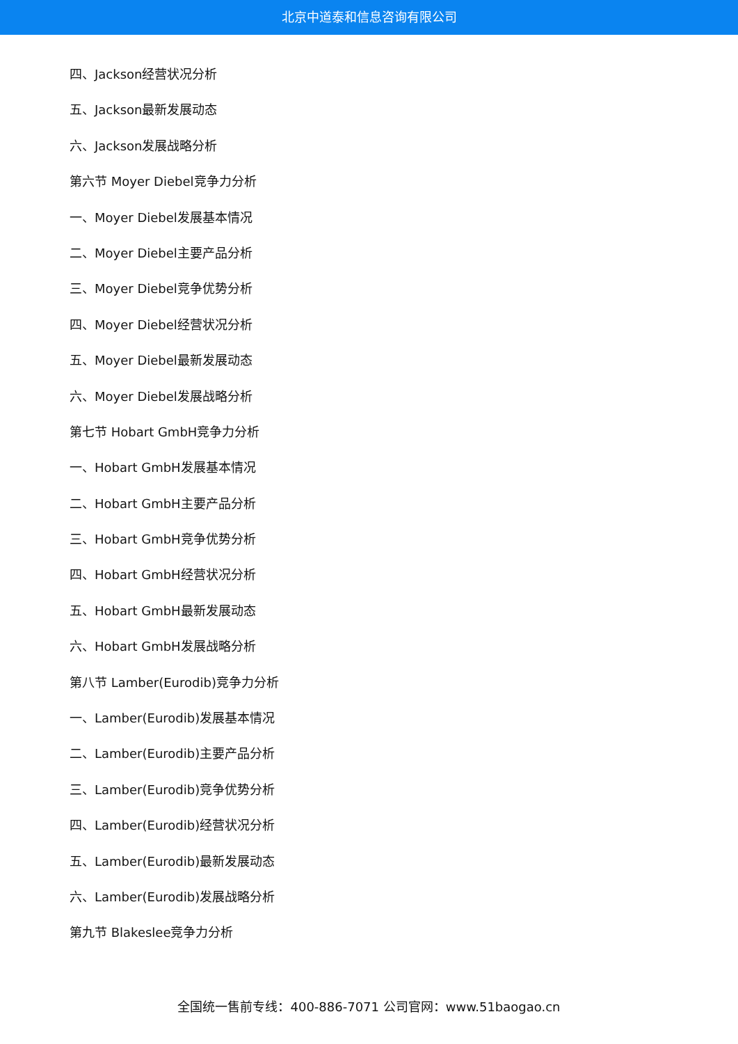北京中道泰和信息咨询有限公司
四、Jackson经营状况分析
五、Jackson最新发展动态
六、Jackson发展战略分析
第六节 Moyer Diebel竞争力分析
一、Moyer Diebel发展基本情况
二、Moyer Diebel主要产品分析
三、Moyer Diebel竞争优势分析
四、Moyer Diebel经营状况分析
五、Moyer Diebel最新发展动态
六、Moyer Diebel发展战略分析
第七节 Hobart GmbH竞争力分析
一、Hobart GmbH发展基本情况
二、Hobart GmbH主要产品分析
三、Hobart GmbH竞争优势分析
四、Hobart GmbH经营状况分析
五、Hobart GmbH最新发展动态
六、Hobart GmbH发展战略分析
第八节 Lamber(Eurodib)竞争力分析
一、Lamber(Eurodib)发展基本情况
二、Lamber(Eurodib)主要产品分析
三、Lamber(Eurodib)竞争优势分析
四、Lamber(Eurodib)经营状况分析
五、Lamber(Eurodib)最新发展动态
六、Lamber(Eurodib)发展战略分析
第九节 Blakeslee竞争力分析
全国统一售前专线：400-886-7071 公司官网：www.51baogao.cn